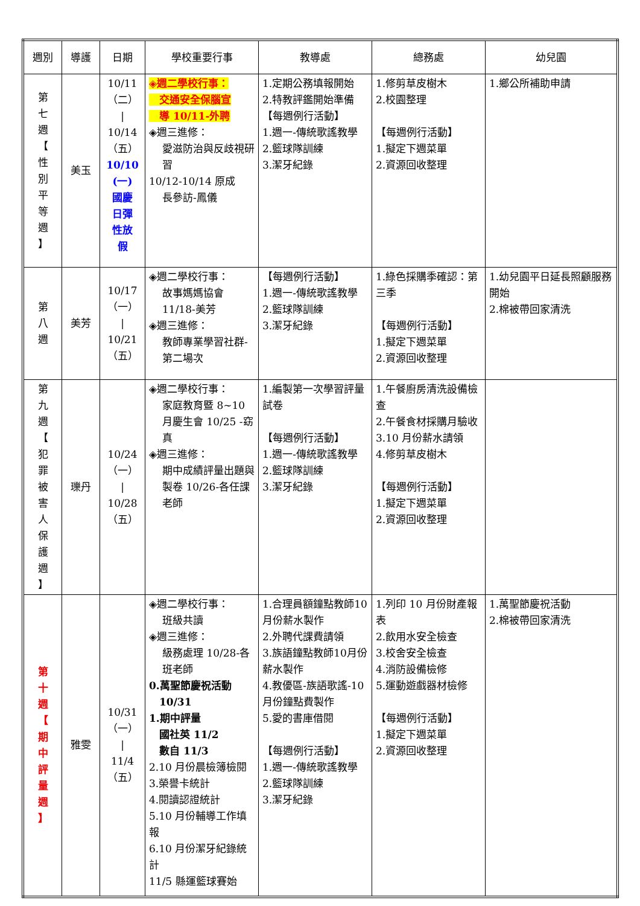| 週別 | 導護 | 日期 | 學校重要行事 | 教導處 | 總務處 | 幼兒園 |
| --- | --- | --- | --- | --- | --- | --- |
| 第 七 週 【 性 別 平 等 週 】 | 美玉 | 10/11 （二） / 10/14 （五） 10/10 (一) 國慶 日彈 性放 假 | ◈週二學校行事： 交通安全保腦宣 導 10/11-外聘 ◈週三進修： 愛滋防治與反歧視研習 10/12-10/14 原成 長參訪-鳳儀 | 1.定期公務填報開始 2.特教評鑑開始準備 【每週例行活動】 1.週一-傳統歌謠教學 2.籃球隊訓練 3.潔牙紀錄 | 1.修剪草皮樹木 2.校園整理 【每週例行活動】 1.擬定下週菜單 2.資源回收整理 | 1.鄉公所補助申請 |
| 第 八 週 | 美芳 | 10/17 （一） / 10/21 （五） | ◈週二學校行事： 故事媽媽協會 11/18-美芳 ◈週三進修： 教師專業學習社群-第二場次 | 【每週例行活動】 1.週一-傳統歌謠教學 2.籃球隊訓練 3.潔牙紀錄 | 1.綠色採購季確認：第三季 【每週例行活動】 1.擬定下週菜單 2.資源回收整理 | 1.幼兒園平日延長照顧服務開始 2.棉被帶回家清洗 |
| 第 九 週 【 犯 罪 被 害 人 保 護 週 】 | 瓅丹 | 10/24 （一） / 10/28 （五） | ◈週二學校行事： 家庭教育暨 8~10 月慶生會 10/25 -窈真 ◈週三進修： 期中成績評量出題與製卷 10/26-各任課老師 | 1.編製第一次學習評量試卷 【每週例行活動】 1.週一-傳統歌謠教學 2.籃球隊訓練 3.潔牙紀錄 | 1.午餐廚房清洗設備檢查 2.午餐食材採購月驗收 3.10 月份薪水請領 4.修剪草皮樹木 【每週例行活動】 1.擬定下週菜單 2.資源回收整理 | |
| 第 十 週 【 期 中 評 量 週 】 | 雅雯 | 10/31 （一） / 11/4 （五） | ◈週二學校行事： 班級共讀 ◈週三進修： 級務處理 10/28-各班老師 0.萬聖節慶祝活動 10/31 1.期中評量 國社英 11/2 數自 11/3 2.10 月份晨檢簿檢閱 3.榮譽卡統計 4.閱讀認證統計 5.10 月份輔導工作填報 6.10 月份潔牙紀錄統計 11/5 縣運籃球賽始 | 1.合理員額鐘點教師10月份薪水製作 2.外聘代課費請領 3.族語鐘點教師10月份薪水製作 4.教優區-族語歌謠-10月份鐘點費製作 5.愛的書庫借閱 【每週例行活動】 1.週一-傳統歌謠教學 2.籃球隊訓練 3.潔牙紀錄 | 1.列印 10 月份財產報表 2.飲用水安全檢查 3.校舍安全檢查 4.消防設備檢修 5.運動遊戲器材檢修 【每週例行活動】 1.擬定下週菜單 2.資源回收整理 | 1.萬聖節慶祝活動 2.棉被帶回家清洗 |